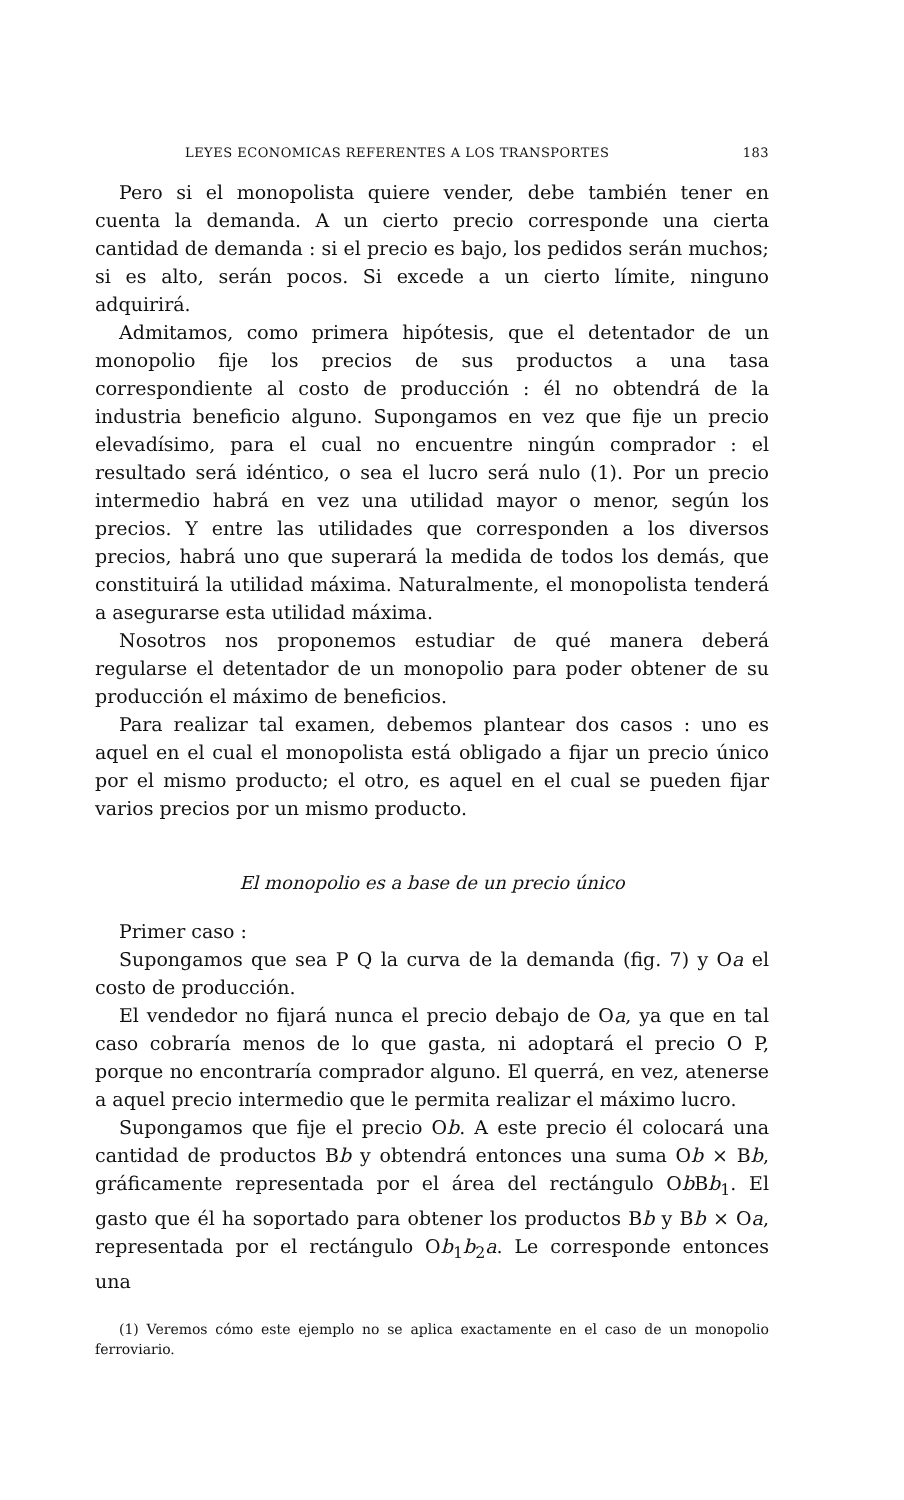LEYES ECONOMICAS REFERENTES A LOS TRANSPORTES 183
Pero si el monopolista quiere vender, debe también tener en cuenta la demanda. A un cierto precio corresponde una cierta cantidad de demanda : si el precio es bajo, los pedidos serán muchos; si es alto, serán pocos. Si excede a un cierto límite, ninguno adquirirá.
Admitamos, como primera hipótesis, que el detentador de un monopolio fije los precios de sus productos a una tasa correspondiente al costo de producción : él no obtendrá de la industria beneficio alguno. Supongamos en vez que fije un precio elevadísimo, para el cual no encuentre ningún comprador : el resultado será idéntico, o sea el lucro será nulo (1). Por un precio intermedio habrá en vez una utilidad mayor o menor, según los precios. Y entre las utilidades que corresponden a los diversos precios, habrá uno que superará la medida de todos los demás, que constituirá la utilidad máxima. Naturalmente, el monopolista tenderá a asegurarse esta utilidad máxima.
Nosotros nos proponemos estudiar de qué manera deberá regularse el detentador de un monopolio para poder obtener de su producción el máximo de beneficios.
Para realizar tal examen, debemos plantear dos casos : uno es aquel en el cual el monopolista está obligado a fijar un precio único por el mismo producto; el otro, es aquel en el cual se pueden fijar varios precios por un mismo producto.
El monopolio es a base de un precio único
Primer caso :
Supongamos que sea P Q la curva de la demanda (fig. 7) y Oa el costo de producción.
El vendedor no fijará nunca el precio debajo de Oa, ya que en tal caso cobraría menos de lo que gasta, ni adoptará el precio O P, porque no encontraría comprador alguno. El querrá, en vez, atenerse a aquel precio intermedio que le permita realizar el máximo lucro.
Supongamos que fije el precio Ob. A este precio él colocará una cantidad de productos Bb y obtendrá entonces una suma Ob × Bb, gráficamente representada por el área del rectángulo Ob Bb<sub>1</sub>. El gasto que él ha soportado para obtener los productos Bb y Bb × Oa, representada por el rectángulo Ob<sub>1</sub>b<sub>2</sub>a. Le corresponde entonces una
(1) Veremos cómo este ejemplo no se aplica exactamente en el caso de un monopolio ferroviario.